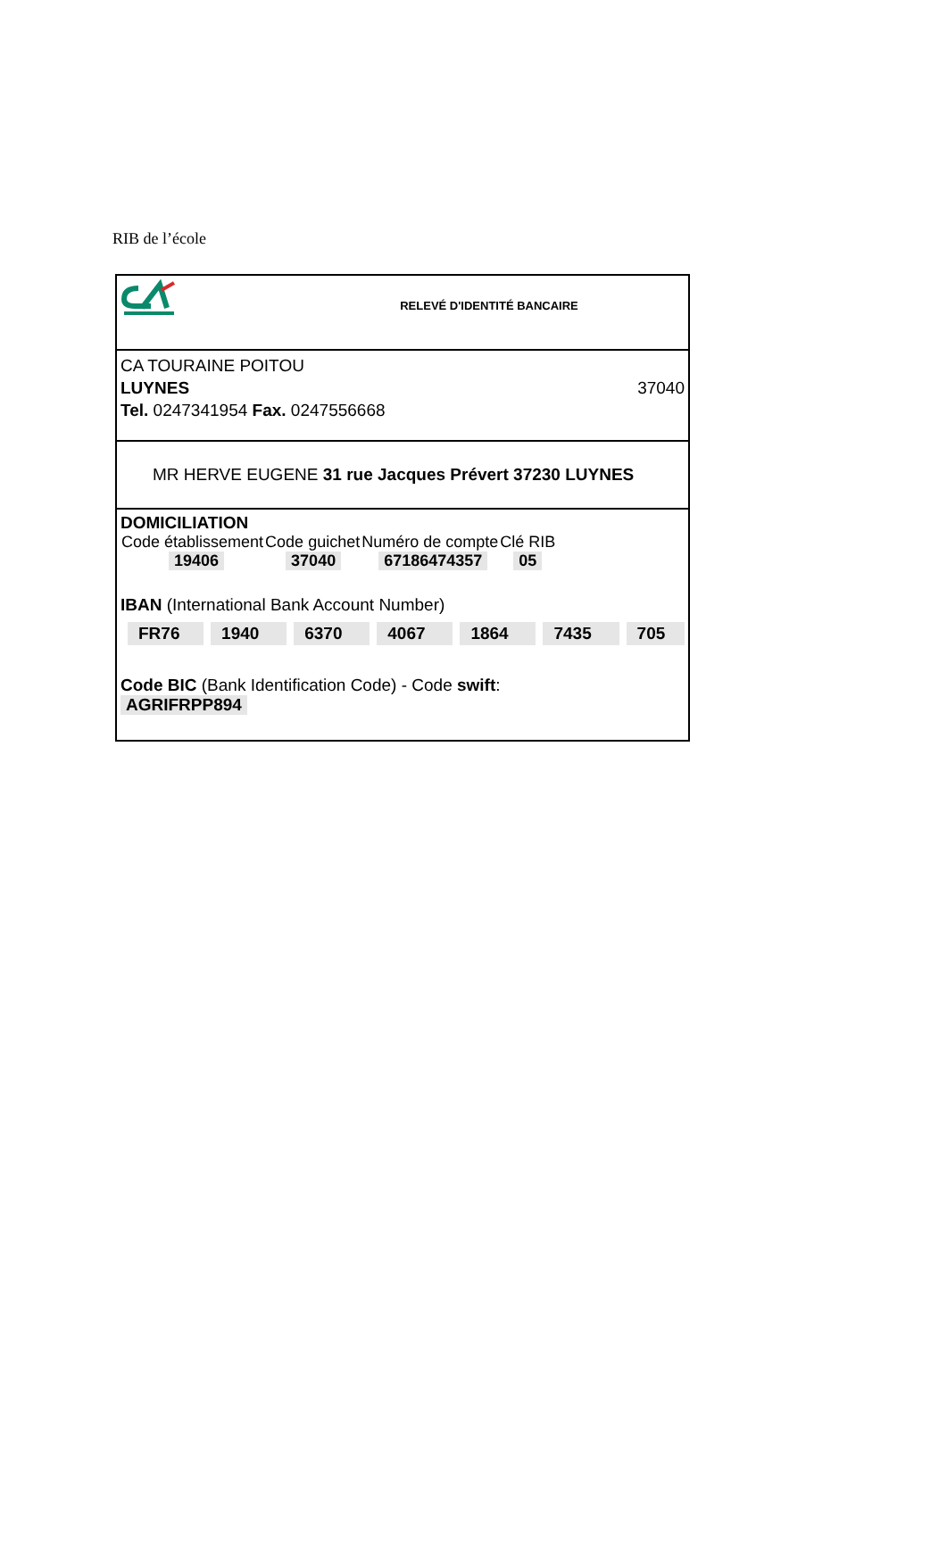RIB de l’école
RELEVÉ D'IDENTITÉ BANCAIRE
CA TOURAINE POITOU
LUYNES 37040
Tel. 0247341954 Fax. 0247556668
MR HERVE EUGENE 31 rue Jacques Prévert 37230 LUYNES
DOMICILIATION
| Code établissement | Code guichet | Numéro de compte | Clé RIB |
| 19406 | 37040 | 67186474357 | 05 |
IBAN (International Bank Account Number)
FR76 1940 6370 4067 1864 7435 705
Code BIC (Bank Identification Code) - Code swift:
AGRIFRPP894